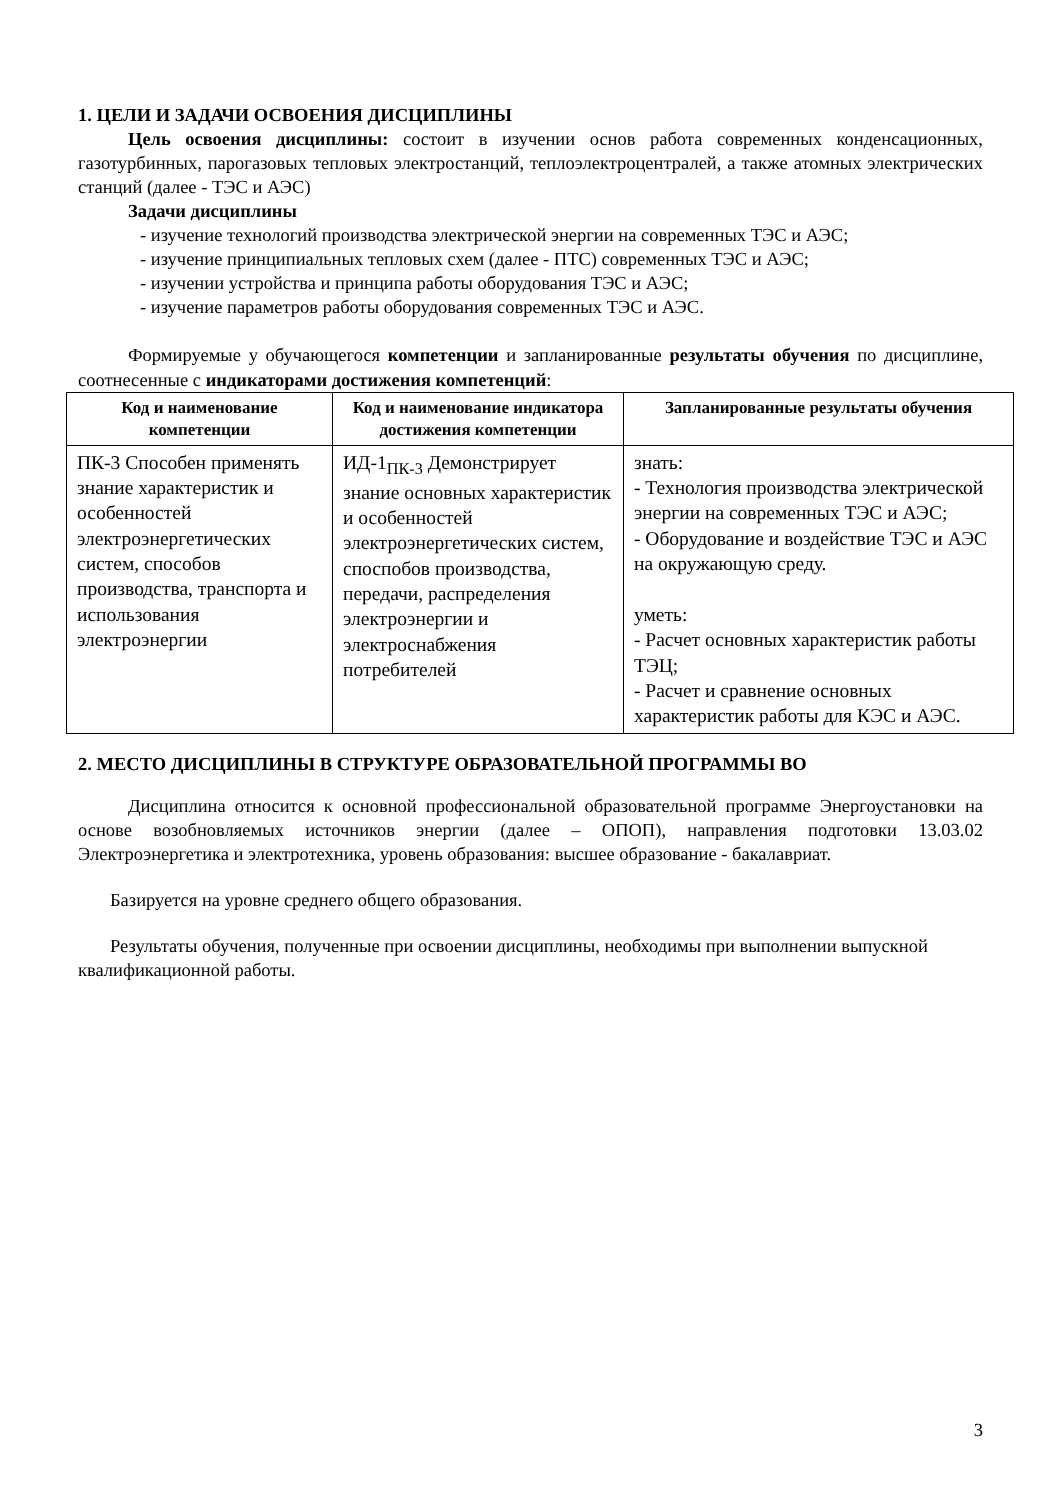1. ЦЕЛИ И ЗАДАЧИ ОСВОЕНИЯ ДИСЦИПЛИНЫ
Цель освоения дисциплины: состоит в изучении основ работа современных конденсационных, газотурбинных, парогазовых тепловых электростанций, теплоэлектроцентралей, а также атомных электрических станций (далее - ТЭС и АЭС)
Задачи дисциплины
- изучение технологий производства электрической энергии на современных ТЭС и АЭС;
- изучение принципиальных тепловых схем (далее - ПТС) современных ТЭС и АЭС;
- изучении устройства и принципа работы оборудования ТЭС и АЭС;
- изучение параметров работы оборудования современных ТЭС и АЭС.
Формируемые у обучающегося компетенции и запланированные результаты обучения по дисциплине, соотнесенные с индикаторами достижения компетенций:
| Код и наименование компетенции | Код и наименование индикатора достижения компетенции | Запланированные результаты обучения |
| --- | --- | --- |
| ПК-3 Способен применять знание характеристик и особенностей электроэнергетических систем, способов производства, транспорта и использования электроэнергии | ИД-1<sub>ПК-3</sub> Демонстрирует знание основных характеристик и особенностей электроэнергетических систем, споспобов производства, передачи, распределения электроэнергии и электроснабжения потребителей | знать: - Технология производства электрической энергии на современных ТЭС и АЭС; - Оборудование и воздействие ТЭС и АЭС на окружающую среду. уметь: - Расчет основных характеристик работы ТЭЦ; - Расчет и сравнение основных характеристик работы для КЭС и АЭС. |
2. МЕСТО ДИСЦИПЛИНЫ В СТРУКТУРЕ ОБРАЗОВАТЕЛЬНОЙ ПРОГРАММЫ ВО
Дисциплина относится к основной профессиональной образовательной программе Энергоустановки на основе возобновляемых источников энергии (далее – ОПОП), направления подготовки 13.03.02 Электроэнергетика и электротехника, уровень образования: высшее образование - бакалавриат.
Базируется на уровне среднего общего образования.
Результаты обучения, полученные при освоении дисциплины, необходимы при выполнении выпускной квалификационной работы.
3